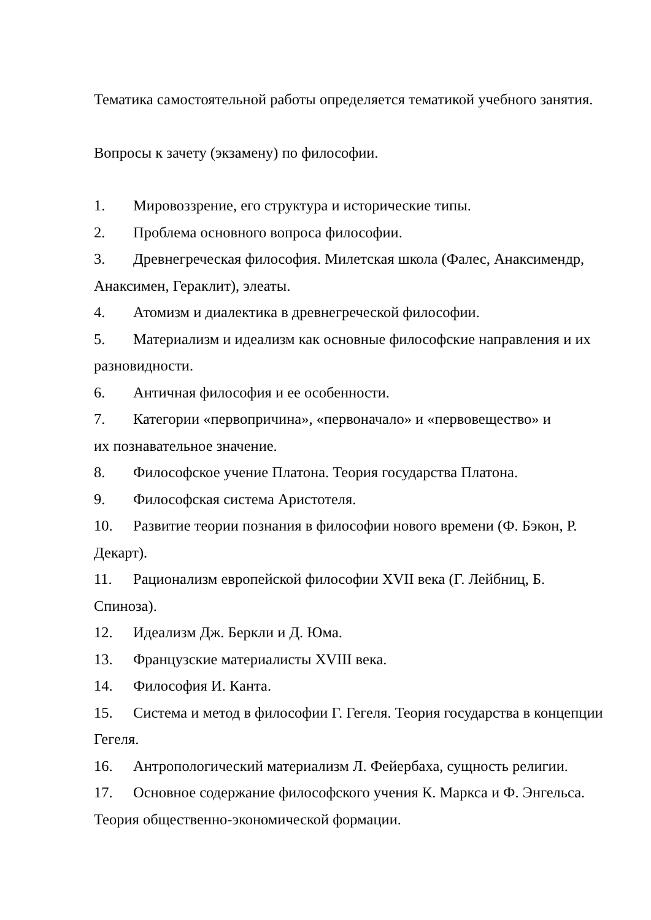Тематика самостоятельной работы определяется тематикой учебного занятия.
Вопросы к зачету (экзамену) по философии.
1. Мировоззрение, его структура и исторические типы.
2. Проблема основного вопроса философии.
3. Древнегреческая философия. Милетская школа (Фалес, Анаксимендр, Анаксимен, Гераклит), элеаты.
4. Атомизм и диалектика в древнегреческой философии.
5. Материализм и идеализм как основные философские направления и их разновидности.
6. Античная философия и ее особенности.
7. Категории «первопричина», «первоначало» и «первовещество» и
их познавательное значение.
8. Философское учение Платона. Теория государства Платона.
9. Философская система Аристотеля.
10. Развитие теории познания в философии нового времени (Ф. Бэкон, Р. Декарт).
11. Рационализм европейской философии XVII века (Г. Лейбниц, Б. Спиноза).
12. Идеализм Дж. Беркли и Д. Юма.
13. Французские материалисты XVIII века.
14. Философия И. Канта.
15. Система и метод в философии Г. Гегеля. Теория государства в концепции Гегеля.
16. Антропологический материализм Л. Фейербаха, сущность религии.
17. Основное содержание философского учения К. Маркса и Ф. Энгельса. Теория общественно-экономической формации.